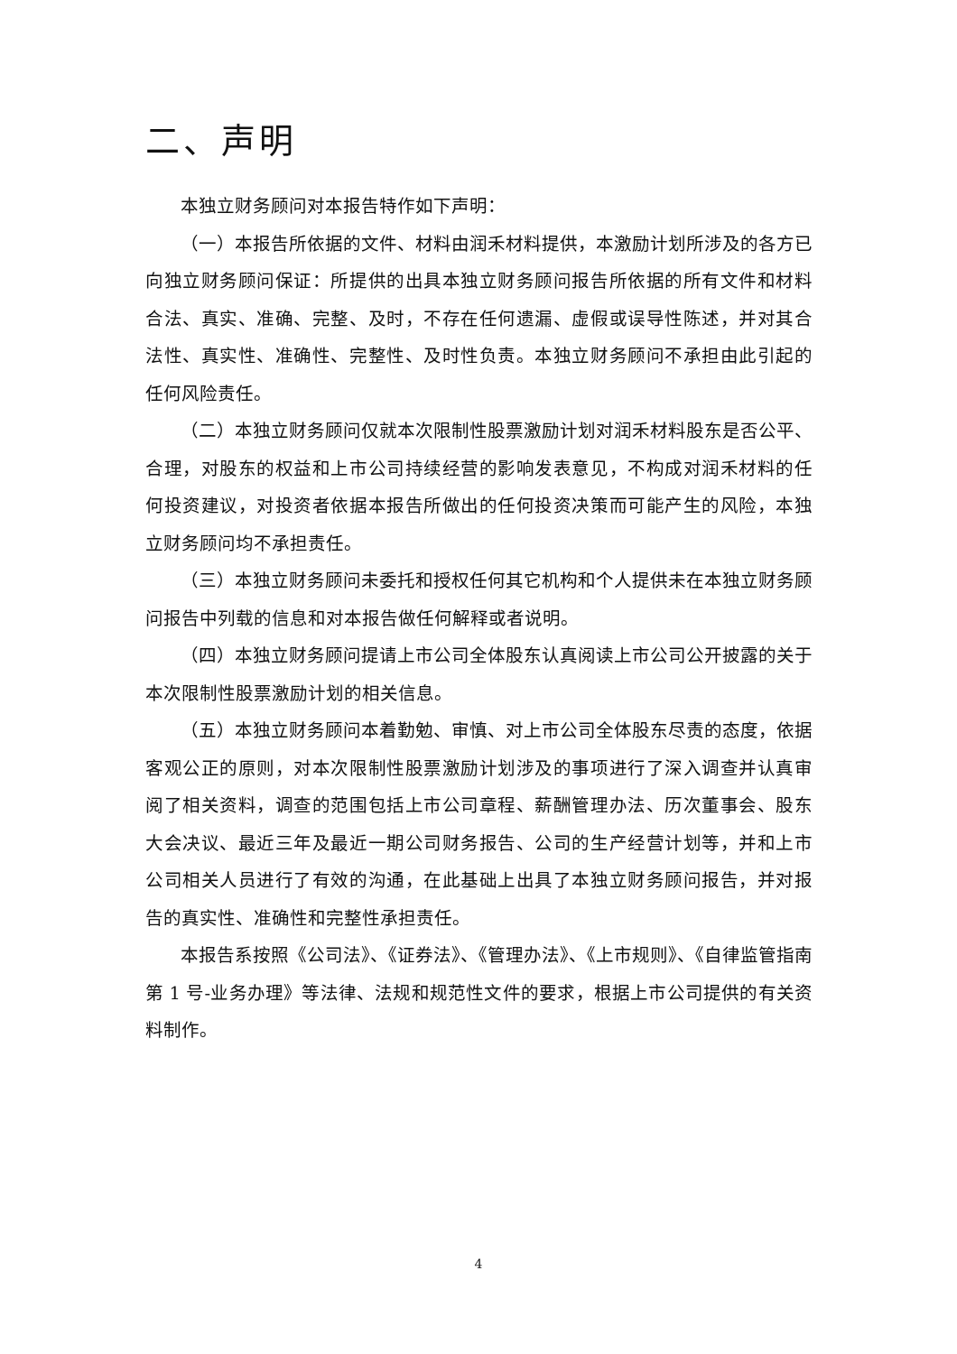二、声明
本独立财务顾问对本报告特作如下声明：
（一）本报告所依据的文件、材料由润禾材料提供，本激励计划所涉及的各方已向独立财务顾问保证：所提供的出具本独立财务顾问报告所依据的所有文件和材料合法、真实、准确、完整、及时，不存在任何遗漏、虚假或误导性陈述，并对其合法性、真实性、准确性、完整性、及时性负责。本独立财务顾问不承担由此引起的任何风险责任。
（二）本独立财务顾问仅就本次限制性股票激励计划对润禾材料股东是否公平、合理，对股东的权益和上市公司持续经营的影响发表意见，不构成对润禾材料的任何投资建议，对投资者依据本报告所做出的任何投资决策而可能产生的风险，本独立财务顾问均不承担责任。
（三）本独立财务顾问未委托和授权任何其它机构和个人提供未在本独立财务顾问报告中列载的信息和对本报告做任何解释或者说明。
（四）本独立财务顾问提请上市公司全体股东认真阅读上市公司公开披露的关于本次限制性股票激励计划的相关信息。
（五）本独立财务顾问本着勤勉、审慎、对上市公司全体股东尽责的态度，依据客观公正的原则，对本次限制性股票激励计划涉及的事项进行了深入调查并认真审阅了相关资料，调查的范围包括上市公司章程、薪酬管理办法、历次董事会、股东大会决议、最近三年及最近一期公司财务报告、公司的生产经营计划等，并和上市公司相关人员进行了有效的沟通，在此基础上出具了本独立财务顾问报告，并对报告的真实性、准确性和完整性承担责任。
本报告系按照《公司法》、《证券法》、《管理办法》、《上市规则》、《自律监管指南第 1 号-业务办理》等法律、法规和规范性文件的要求，根据上市公司提供的有关资料制作。
4